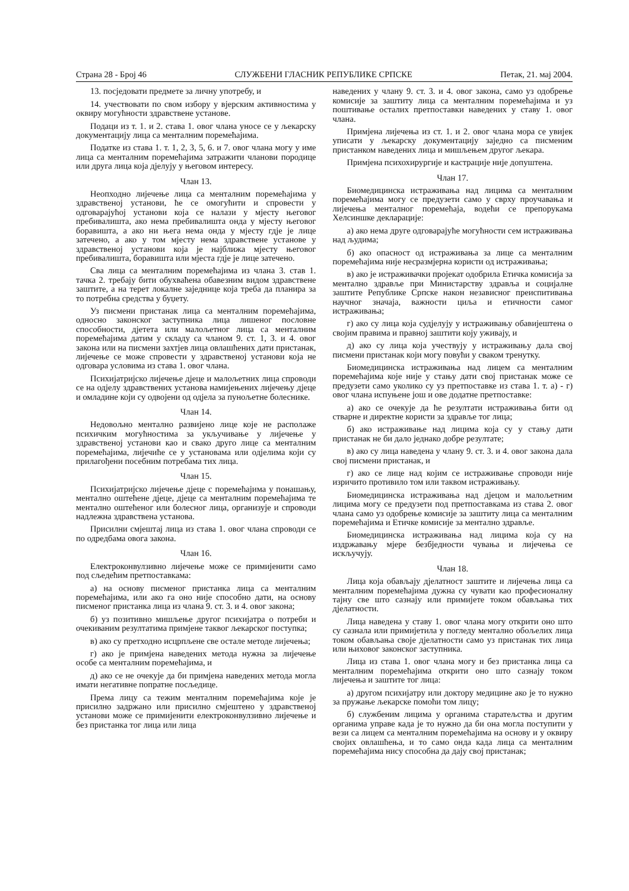Страна 28 - Број 46 СЛУЖБЕНИ ГЛАСНИК РЕПУБЛИКЕ СРПСКЕ Петак, 21. мај 2004.
13. посједовати предмете за личну употребу, и
14. учествовати по свом избору у вјерским активностима у оквиру могућности здравствене установе.
Подаци из т. 1. и 2. става 1. овог члана уносе се у љекарску документацију лица са менталним поремећајима.
Податке из става 1. т. 1, 2, 3, 5, 6. и 7. овог члана могу у име лица са менталним поремећајима затражити чланови породице или друга лица која дјелују у његовом интересу.
Члан 13.
Неопходно лијечење лица са менталним поремећајима у здравственој установи, ће се омогућити и спровести у одговарајућој установи која се налази у мјесту његовог пребивалишта, ако нема пребивалишта онда у мјесту његовог боравишта, а ако ни њега нема онда у мјесту гдје је лице затечено, а ако у том мјесту нема здравствене установе у здравственој установи која је најближа мјесту његовог пребивалишта, боравишта или мјеста гдје је лице затечено.
Сва лица са менталним поремећајима из члана 3. став 1. тачка 2. требају бити обухваћена обавезним видом здравствене заштите, а на терет локалне заједнице која треба да планира за то потребна средства у буџету.
Уз писмени пристанак лица са менталним поремећајима, односно законског заступника лица лишеног пословне способности, дјетета или малољетног лица са менталним поремећајима датим у складу са чланом 9. ст. 1, 3. и 4. овог закона или на писмени захтјев лица овлашћених дати пристанак, лијечење се може спровести у здравственој установи која не одговара условима из става 1. овог члана.
Психијатријско лијечење дјеце и малољетних лица спроводи се на одјелу здравствених установа намијењених лијечењу дјеце и омладине који су одвојени од одјела за пунољетне болеснике.
Члан 14.
Недовољно ментално развијено лице које не располаже психичким могућностима за укључивање у лијечење у здравственој установи као и свако друго лице са менталним поремећајима, лијечиће се у установама или одјелима који су прилагођени посебним потребама тих лица.
Члан 15.
Психијатријско лијечење дјеце с поремећајима у понашању, ментално оштећене дјеце, дјеце са менталним поремећајима те ментално оштећеног или болесног лица, организује и спроводи надлежна здравствена установа.
Присилни смјештај лица из става 1. овог члана спроводи се по одредбама овога закона.
Члан 16.
Електроконвулзивно лијечење може се примијенити само под сљедећим претпоставкама:
а) на основу писменог пристанка лица са менталним поремећајима, или ако га оно није способно дати, на основу писменог пристанка лица из члана 9. ст. 3. и 4. овог закона;
б) уз позитивно мишљење другог психијатра о потреби и очекиваним резултатима примјене таквог љекарског поступка;
в) ако су претходно исцрпљене све остале методе лијечења;
г) ако је примјена наведених метода нужна за лијечење особе са менталним поремећајима, и
д) ако се не очекује да би примјена наведених метода могла имати негативне попратне посљедице.
Према лицу са тежим менталним поремећајима које је присилно задржано или присилно смјештено у здравственој установи може се примијенити електроконвулзивно лијечење и без пристанка тог лица или лица
наведених у члану 9. ст. 3. и 4. овог закона, само уз одобрење комисије за заштиту лица са менталним поремећајима и уз поштивање осталих претпоставки наведених у ставу 1. овог члана.
Примјена лијечења из ст. 1. и 2. овог члана мора се увијек уписати у љекарску документацију заједно са писменим пристанком наведених лица и мишљењем другог љекара.
Примјена психохирургије и кастрације није допуштена.
Члан 17.
Биомедицинска истраживања над лицима са менталним поремећајима могу се предузети само у сврху проучавања и лијечења менталног поремећаја, водећи се препорукама Хелсиншке декларације:
а) ако нема друге одговарајуће могућности сем истраживања над људима;
б) ако опасност од истраживања за лице са менталним поремећајима није несразмјерна користи од истраживања;
в) ако је истраживачки пројекат одобрила Етичка комисија за ментално здравље при Министарству здравља и социјалне заштите Републике Српске након независног преиспитивања научног значаја, важности циља и етичности самог истраживања;
г) ако су лица која судјелују у истраживању обавијештена о својим правима и правној заштити коју уживају, и
д) ако су лица која учествују у истраживању дала свој писмени пристанак који могу повући у сваком тренутку.
Биомедицинска истраживања над лицем са менталним поремећајима које није у стању дати свој пристанак може се предузети само уколико су уз претпоставке из става 1. т. а) - г) овог члана испуњене још и ове додатне претпоставке:
а) ако се очекује да ће резултати истраживања бити од стварне и директне користи за здравље тог лица;
б) ако истраживање над лицима која су у стању дати пристанак не би дало једнако добре резултате;
в) ако су лица наведена у члану 9. ст. 3. и 4. овог закона дала свој писмени пристанак, и
г) ако се лице над којим се истраживање спроводи није изричито противило том или таквом истраживању.
Биомедицинска истраживања над дјецом и малољетним лицима могу се предузети под претпоставкама из става 2. овог члана само уз одобрење комисије за заштиту лица са менталним поремећајима и Етичке комисије за ментално здравље.
Биомедицинска истраживања над лицима која су на издржавању мјере безбједности чувања и лијечења се искључују.
Члан 18.
Лица која обављају дјелатност заштите и лијечења лица са менталним поремећајима дужна су чувати као професионалну тајну све што сазнају или примијете током обављања тих дјелатности.
Лица наведена у ставу 1. овог члана могу открити оно што су сазнала или примијетила у погледу ментално обољелих лица током обављања своје дјелатности само уз пристанак тих лица или њиховог законског заступника.
Лица из става 1. овог члана могу и без пристанка лица са менталним поремећајима открити оно што сазнају током лијечења и заштите тог лица:
а) другом психијатру или доктору медицине ако је то нужно за пружање љекарске помоћи том лицу;
б) службеним лицима у органима старатељства и другим органима управе када је то нужно да би она могла поступити у вези са лицем са менталним поремећајима на основу и у оквиру својих овлашћења, и то само онда када лица са менталним поремећајима нису способна да дају свој пристанак;